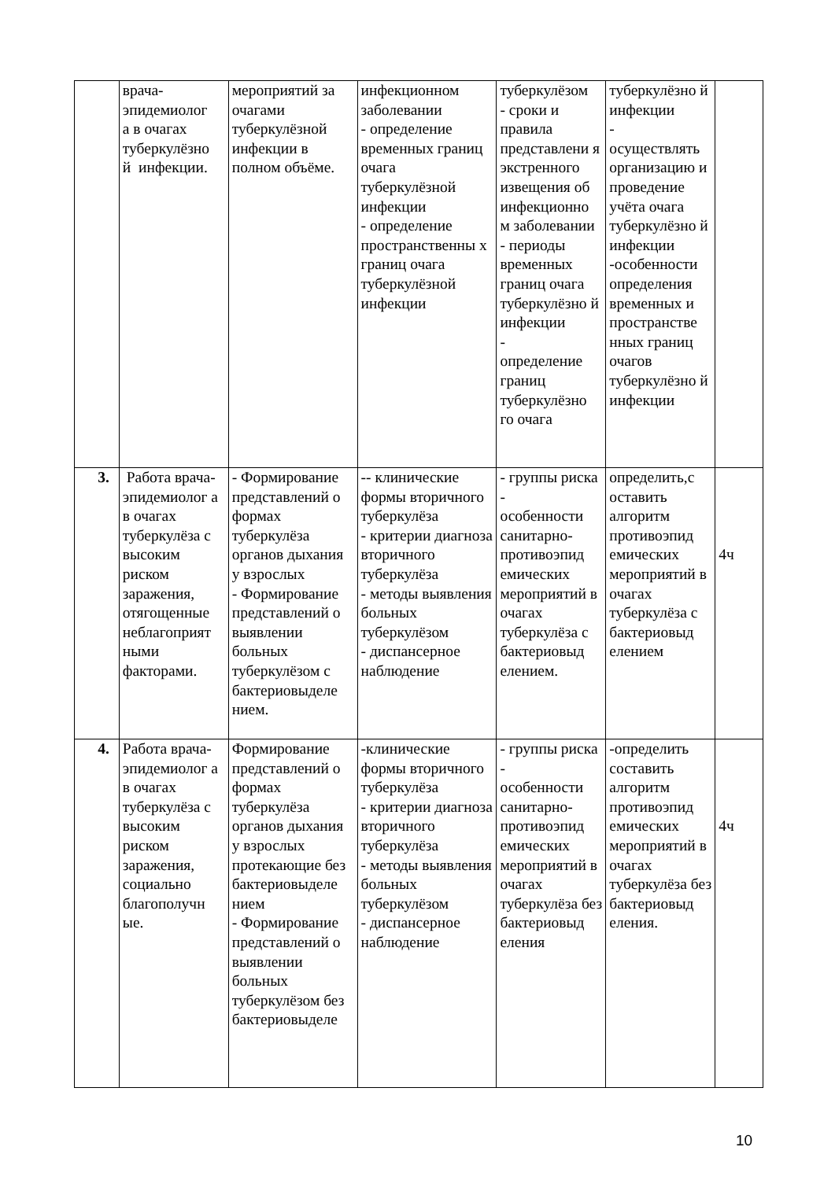| | врача- эпидемиолог а в очагах туберкулёзно й инфекции. | мероприятий за очагами туберкулёзной инфекции в полном объёме. | инфекционном заболевании - определение временных границ очага туберкулёзной инфекции - определение пространственны х границ очага туберкулёзной инфекции | туберкулёзом - сроки и правила представлени я экстренного извещения об инфекционно м заболевании - периоды временных границ очага туберкулёзно й инфекции - определение границ туберкулёзно го очага | туберкулёзно й инфекции - осуществлять организацию и проведение учёта очага туберкулёзно й инфекции -особенности определения временных и пространстве нных границ очагов туберкулёзно й инфекции | |
| 3. | Работа врача-эпидемиолог а в очагах туберкулёза с высоким риском заражения, отягощенные неблагоприят ными факторами. | - Формирование представлений о формах туберкулёза органов дыхания у взрослых - Формирование представлений о выявлении больных туберкулёзом с бактериовыделе нием. | -- клинические формы вторичного туберкулёза - критерии диагноза вторичного туберкулёза - методы выявления больных туберкулёзом - диспансерное наблюдение | - группы риска - особенности санитарно-противоэпид емических мероприятий в очагах туберкулёза с бактериовыд елением. | определить,с оставить алгоритм противоэпид емических мероприятий в очагах туберкулёза с бактериовыд елением | 4ч |
| 4. | Работа врача-эпидемиолог а в очагах туберкулёза с высоким риском заражения, социально благополучн ые. | Формирование представлений о формах туберкулёза органов дыхания у взрослых протекающие без бактериовыделе нием - Формирование представлений о выявлении больных туберкулёзом без бактериовыделе | -клинические формы вторичного туберкулёза - критерии диагноза вторичного туберкулёза - методы выявления больных туберкулёзом - диспансерное наблюдение | - группы риска - особенности санитарно-противоэпид емических мероприятий в очагах туберкулёза без бактериовыд еления | -определить составить алгоритм противоэпид емических мероприятий в очагах туберкулёза без бактериовыд еления. | 4ч |
10